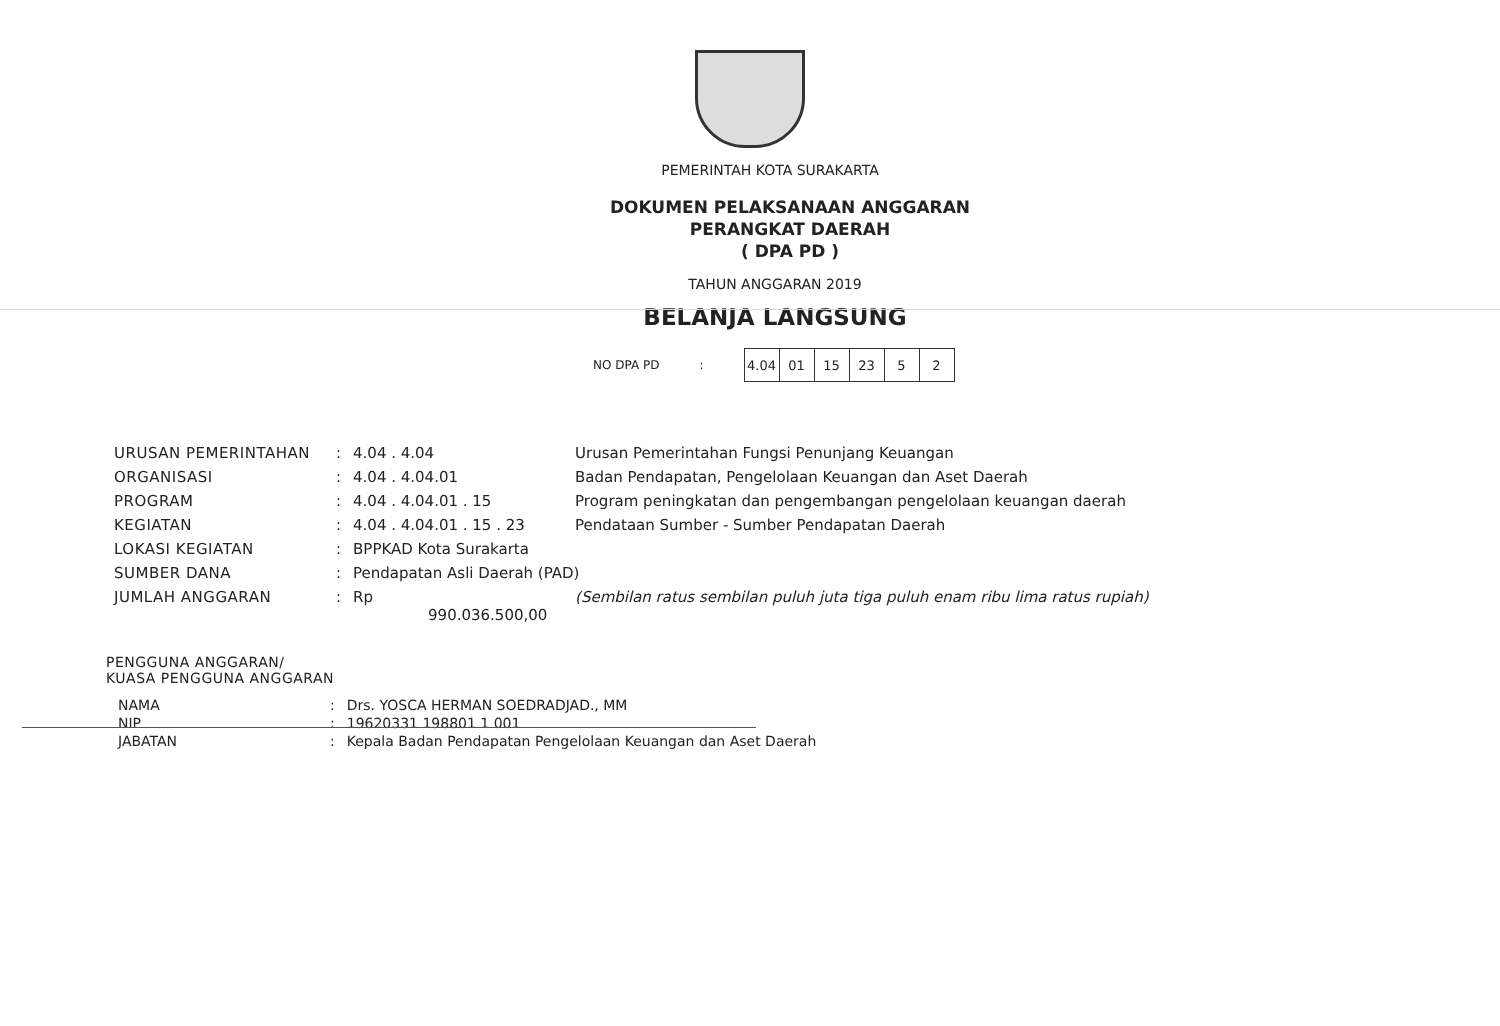PEMERINTAH KOTA SURAKARTA
DOKUMEN PELAKSANAAN ANGGARAN
PERANGKAT DAERAH
( DPA PD )
TAHUN ANGGARAN 2019
BELANJA LANGSUNG
NO DPA PD:
| 4.04 | 01 | 15 | 23 | 5 | 2 |
| URUSAN PEMERINTAHAN | : | 4.04 . 4.04 | Urusan Pemerintahan Fungsi Penunjang Keuangan |
| ORGANISASI | : | 4.04 . 4.04.01 | Badan Pendapatan, Pengelolaan Keuangan dan Aset Daerah |
| PROGRAM | : | 4.04 . 4.04.01 . 15 | Program peningkatan dan pengembangan pengelolaan keuangan daerah |
| KEGIATAN | : | 4.04 . 4.04.01 . 15 . 23 | Pendataan Sumber - Sumber Pendapatan Daerah |
| LOKASI KEGIATAN | : | BPPKAD Kota Surakarta | |
| SUMBER DANA | : | Pendapatan Asli Daerah (PAD) | |
| JUMLAH ANGGARAN | : | Rp 990.036.500,00 | (Sembilan ratus sembilan puluh juta tiga puluh enam ribu lima ratus rupiah) |
PENGGUNA ANGGARAN/
KUASA PENGGUNA ANGGARAN
| NAMA | : | Drs. YOSCA HERMAN SOEDRADJAD., MM |
| NIP | : | 19620331 198801 1 001 |
| JABATAN | : | Kepala Badan Pendapatan Pengelolaan Keuangan dan Aset Daerah |